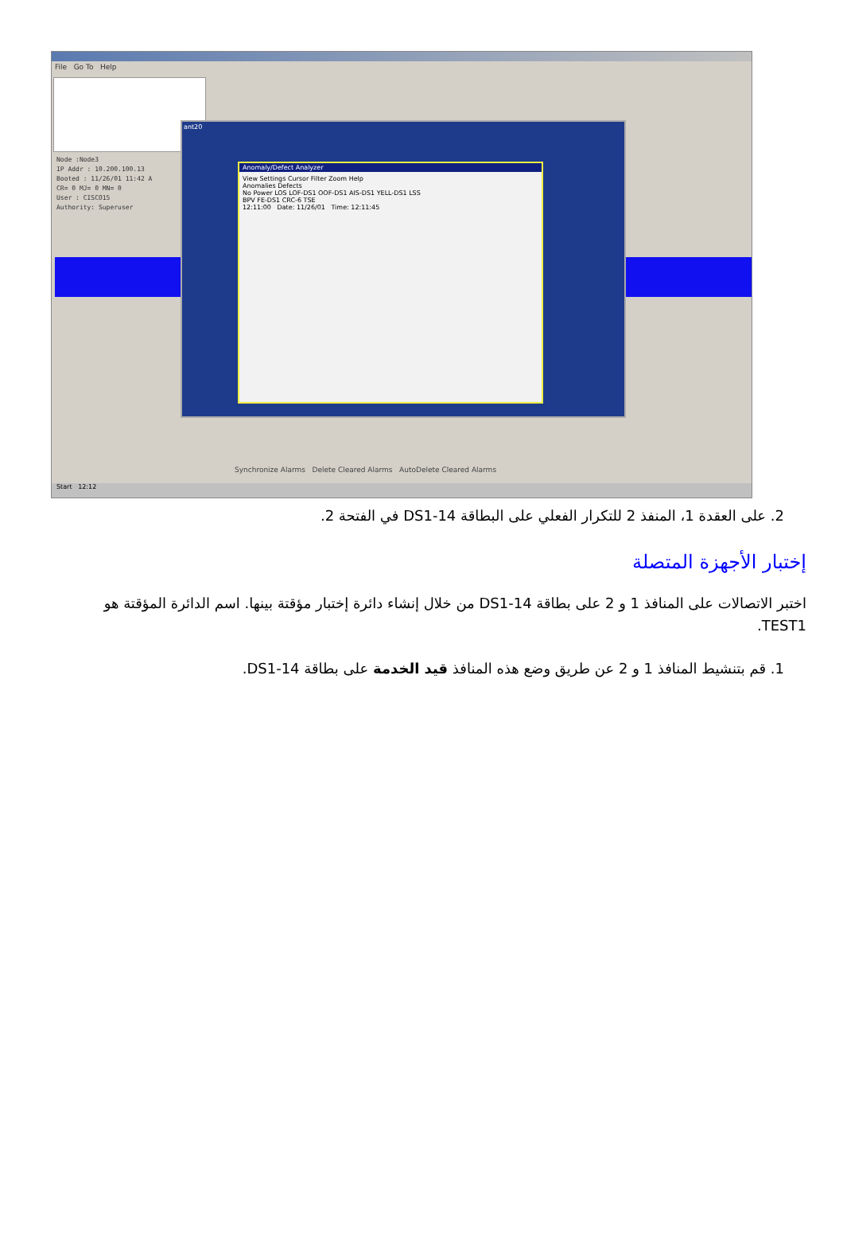File Go To Help
Node :Node3
IP Addr : 10.200.100.13
Booted : 11/26/01 11:42 A
CR= 0 MJ= 0 MN= 0
User : CISCO15
Authority: Superuser
ant20
Anomaly/Defect Analyzer
View Settings Cursor Filter Zoom Help
Anomalies Defects
No Power LOS LOF-DS1 OOF-DS1 AIS-DS1 YELL-DS1 LSS
BPV FE-DS1 CRC-6 TSE
12:11:00 Date: 11/26/01 Time: 12:11:45
Synchronize Alarms Delete Cleared Alarms AutoDelete Cleared Alarms
Start 12:12
2. على العقدة 1، المنفذ 2 للتكرار الفعلي على البطاقة DS1-14 في الفتحة 2.
إختبار الأجهزة المتصلة
اختبر الاتصالات على المنافذ 1 و 2 على بطاقة DS1-14 من خلال إنشاء دائرة إختبار مؤقتة بينها. اسم الدائرة المؤقتة هو TEST1.
1. قم بتنشيط المنافذ 1 و 2 عن طريق وضع هذه المنافذ قيد الخدمة على بطاقة DS1-14.